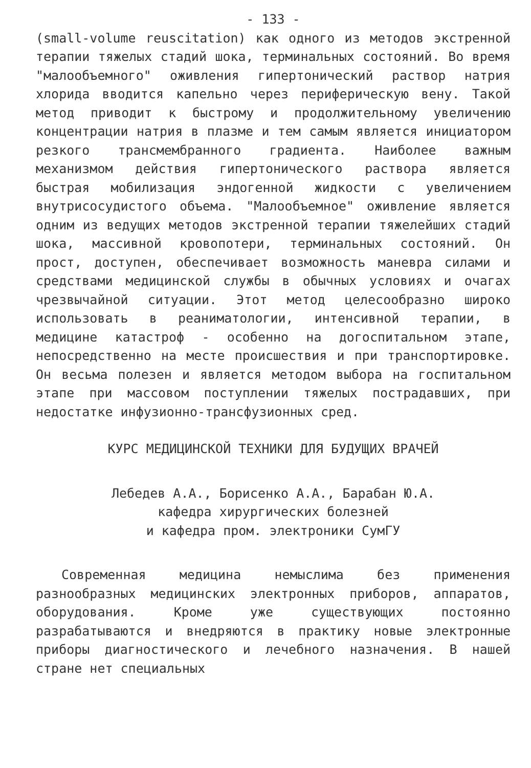- 133 -
(small-volume reuscitation) как одного из методов экстренной терапии тяжелых стадий шока, терминальных состояний. Во время "малообъемного" оживления гипертонический раствор натрия хлорида вводится капельно через периферическую вену. Такой метод приводит к быстрому и продолжительному увеличению концентрации натрия в плазме и тем самым является инициатором резкого трансмембранного градиента. Наиболее важным механизмом действия гипертонического раствора является быстрая мобилизация эндогенной жидкости с увеличением внутрисосудистого объема. "Малообъемное" оживление является одним из ведущих методов экстренной терапии тяжелейших стадий шока, массивной кровопотери, терминальных состояний. Он прост, доступен, обеспечивает возможность маневра силами и средствами медицинской службы в обычных условиях и очагах чрезвычайной ситуации. Этот метод целесообразно широко использовать в реаниматологии, интенсивной терапии, в медицине катастроф - особенно на догоспитальном этапе, непосредственно на месте происшествия и при транспортировке. Он весьма полезен и является методом выбора на госпитальном этапе при массовом поступлении тяжелых пострадавших, при недостатке инфузионно-трансфузионных сред.
КУРС МЕДИЦИНСКОЙ ТЕХНИКИ ДЛЯ БУДУЩИХ ВРАЧЕЙ
Лебедев А.А., Борисенко А.А., Барабан Ю.А.
кафедра хирургических болезней
и кафедра пром. электроники СумГУ
Современная медицина немыслима без применения разнообразных медицинских электронных приборов, аппаратов, оборудования. Кроме уже существующих постоянно разрабатываются и внедряются в практику новые электронные приборы диагностического и лечебного назначения. В нашей стране нет специальных